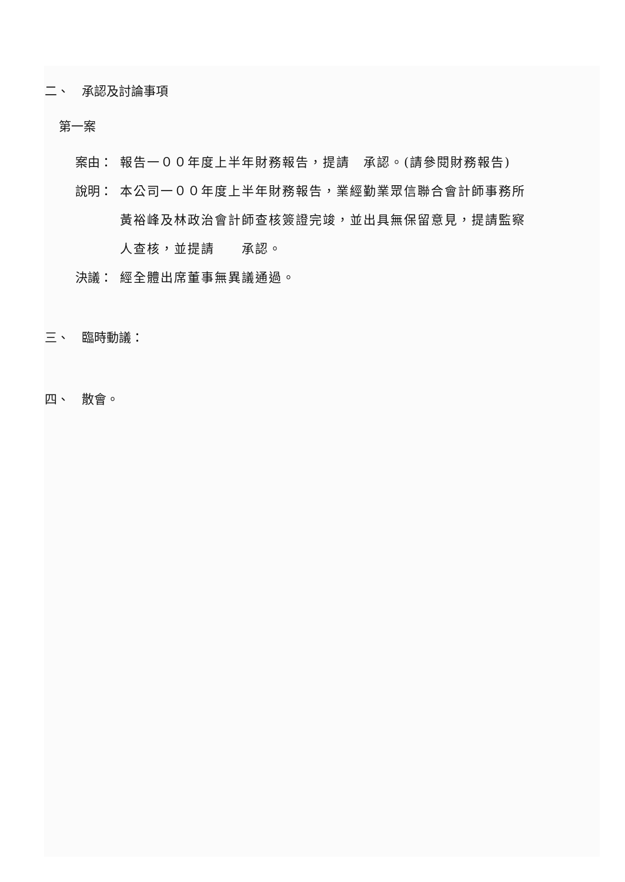二、　承認及討論事項
第一案
案由： 報告一００年度上半年財務報告，提請　承認。(請參閱財務報告)
說明： 本公司一００年度上半年財務報告，業經勤業眾信聯合會計師事務所黃裕峰及林政治會計師查核簽證完竣，並出具無保留意見，提請監察人查核，並提請　　承認。
決議： 經全體出席董事無異議通過。
三、　臨時動議：
四、　散會。